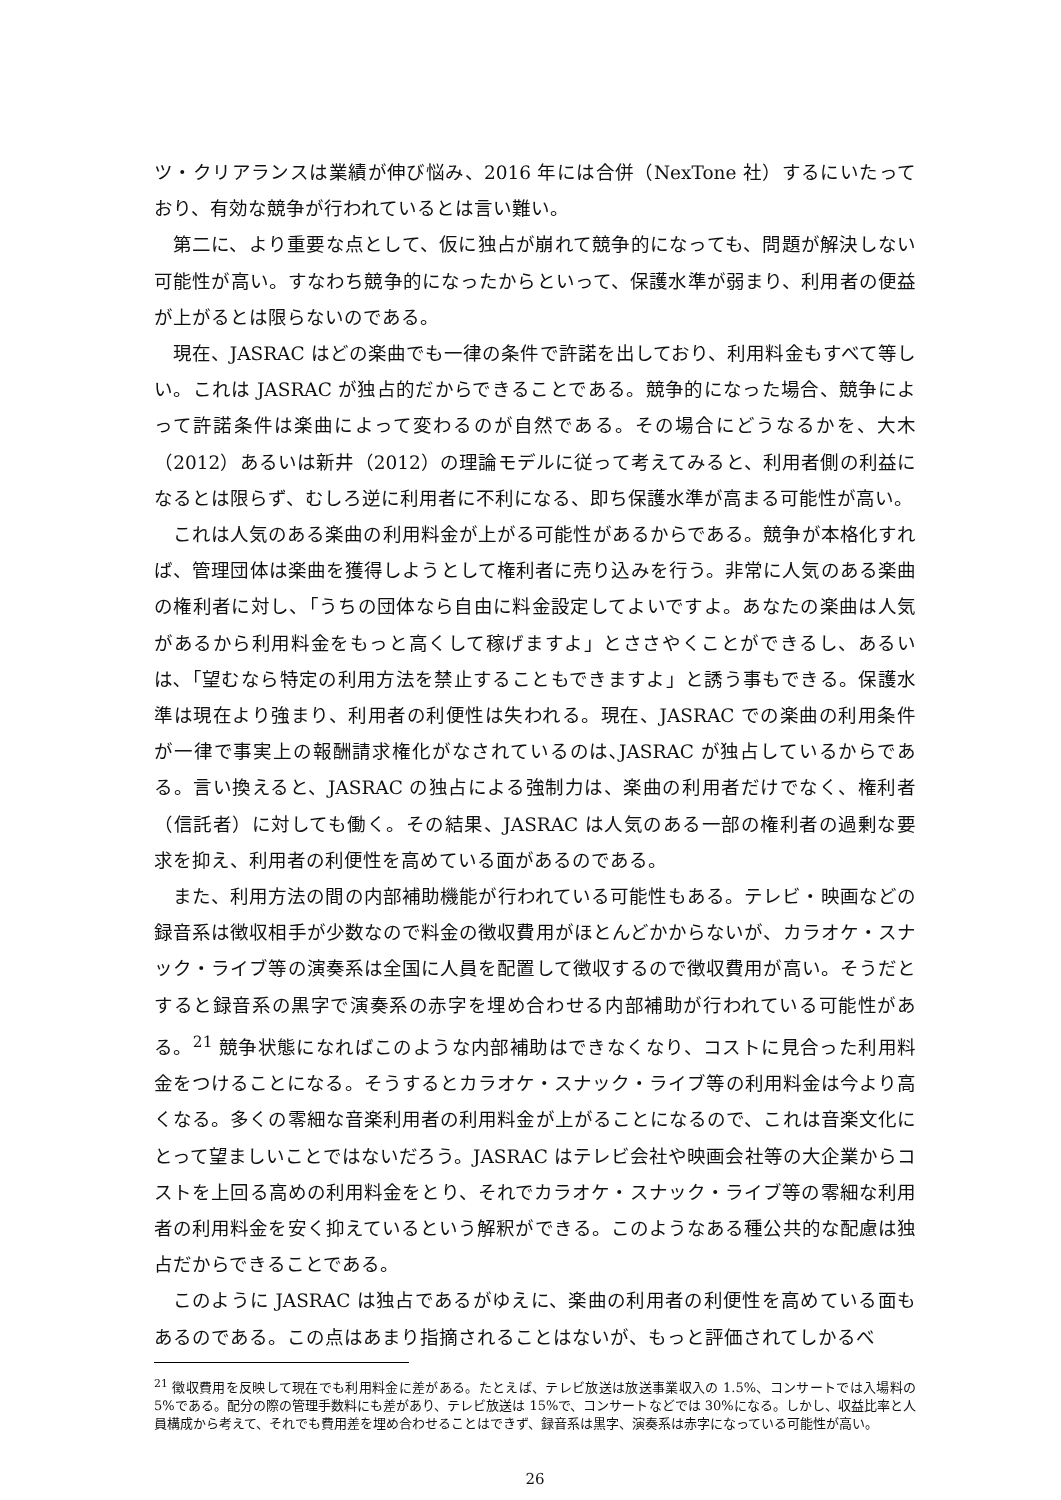ツ・クリアランスは業績が伸び悩み、2016 年には合併（NexTone 社）するにいたっており、有効な競争が行われているとは言い難い。
第二に、より重要な点として、仮に独占が崩れて競争的になっても、問題が解決しない可能性が高い。すなわち競争的になったからといって、保護水準が弱まり、利用者の便益が上がるとは限らないのである。
現在、JASRAC はどの楽曲でも一律の条件で許諾を出しており、利用料金もすべて等しい。これは JASRAC が独占的だからできることである。競争的になった場合、競争によって許諾条件は楽曲によって変わるのが自然である。その場合にどうなるかを、大木（2012）あるいは新井（2012）の理論モデルに従って考えてみると、利用者側の利益になるとは限らず、むしろ逆に利用者に不利になる、即ち保護水準が高まる可能性が高い。
これは人気のある楽曲の利用料金が上がる可能性があるからである。競争が本格化すれば、管理団体は楽曲を獲得しようとして権利者に売り込みを行う。非常に人気のある楽曲の権利者に対し、「うちの団体なら自由に料金設定してよいですよ。あなたの楽曲は人気があるから利用料金をもっと高くして稼げますよ」とささやくことができるし、あるいは､「望むなら特定の利用方法を禁止することもできますよ」と誘う事もできる。保護水準は現在より強まり、利用者の利便性は失われる。現在、JASRAC での楽曲の利用条件が一律で事実上の報酬請求権化がなされているのは､JASRAC が独占しているからである。言い換えると、JASRAC の独占による強制力は、楽曲の利用者だけでなく、権利者（信託者）に対しても働く。その結果、JASRAC は人気のある一部の権利者の過剰な要求を抑え、利用者の利便性を高めている面があるのである。
また、利用方法の間の内部補助機能が行われている可能性もある。テレビ・映画などの録音系は徴収相手が少数なので料金の徴収費用がほとんどかからないが、カラオケ・スナック・ライブ等の演奏系は全国に人員を配置して徴収するので徴収費用が高い。そうだとすると録音系の黒字で演奏系の赤字を埋め合わせる内部補助が行われている可能性がある。<sup>21</sup> 競争状態になればこのような内部補助はできなくなり、コストに見合った利用料金をつけることになる。そうするとカラオケ・スナック・ライブ等の利用料金は今より高くなる。多くの零細な音楽利用者の利用料金が上がることになるので、これは音楽文化にとって望ましいことではないだろう。JASRAC はテレビ会社や映画会社等の大企業からコストを上回る高めの利用料金をとり、それでカラオケ・スナック・ライブ等の零細な利用者の利用料金を安く抑えているという解釈ができる。このようなある種公共的な配慮は独占だからできることである。
このように JASRAC は独占であるがゆえに、楽曲の利用者の利便性を高めている面もあるのである。この点はあまり指摘されることはないが、もっと評価されてしかるべ
<sup>21</sup> 徴収費用を反映して現在でも利用料金に差がある。たとえば、テレビ放送は放送事業収入の 1.5%、コンサートでは入場料の 5%である。配分の際の管理手数料にも差があり、テレビ放送は 15%で、コンサートなどでは 30%になる。しかし、収益比率と人員構成から考えて、それでも費用差を埋め合わせることはできず、録音系は黒字、演奏系は赤字になっている可能性が高い。
26